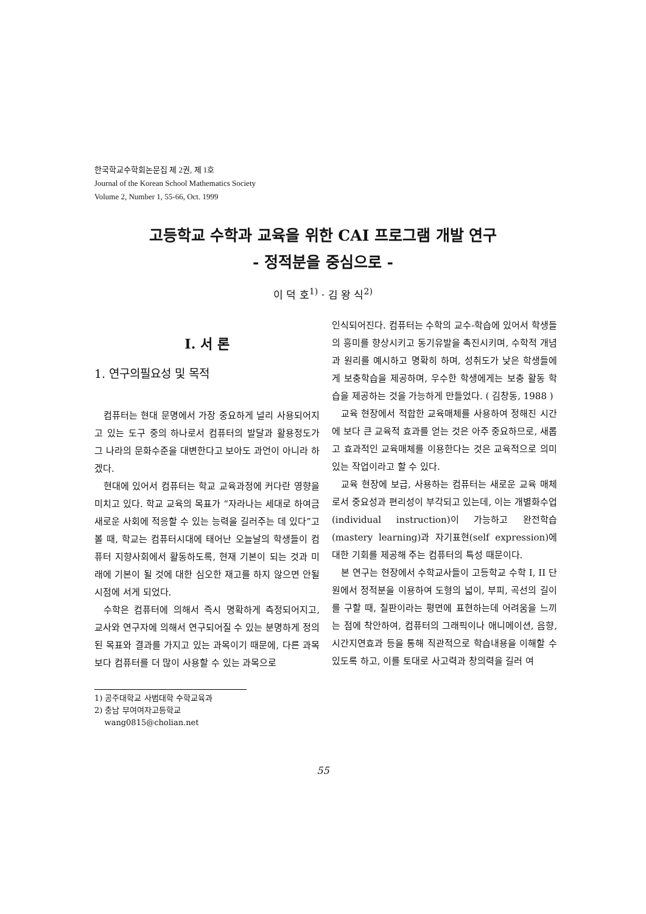한국학교수학회논문집 제 2권, 제 1호
Journal of the Korean School Mathematics Society
Volume 2, Number 1, 55-66, Oct. 1999
고등학교 수학과 교육을 위한 CAI 프로그램 개발 연구
- 정적분을 중심으로 -
이 덕 호<sup>1)</sup> · 김 왕 식<sup>2)</sup>
I. 서 론
1. 연구의필요성 및 목적
컴퓨터는 현대 문명에서 가장 중요하게 널리 사용되어지고 있는 도구 중의 하나로서 컴퓨터의 발달과 활용정도가 그 나라의 문화수준을 대변한다고 보아도 과언이 아니라 하겠다.
현대에 있어서 컴퓨터는 학교 교육과정에 커다란 영향을 미치고 있다. 학교 교육의 목표가 “자라나는 세대로 하여금 새로운 사회에 적응할 수 있는 능력을 길러주는 데 있다”고 볼 때, 학교는 컴퓨터시대에 태어난 오늘날의 학생들이 컴퓨터 지향사회에서 활동하도록, 현재 기본이 되는 것과 미래에 기본이 될 것에 대한 심오한 재고를 하지 않으면 안될 시점에 서게 되었다.
수학은 컴퓨터에 의해서 즉시 명확하게 측정되어지고, 교사와 연구자에 의해서 연구되어질 수 있는 분명하게 정의된 목표와 결과를 가지고 있는 과목이기 때문에, 다른 과목보다 컴퓨터를 더 많이 사용할 수 있는 과목으로
1) 공주대학교 사범대학 수학교육과
2) 충남 부여여자고등학교
wang0815@cholian.net
인식되어진다. 컴퓨터는 수학의 교수-학습에 있어서 학생들의 흥미를 향상시키고 동기유발을 촉진시키며, 수학적 개념과 원리를 예시하고 명확히 하며, 성취도가 낮은 학생들에게 보충학습을 제공하며, 우수한 학생에게는 보충 활동 학습을 제공하는 것을 가능하게 만들었다. ( 김창동, 1988 )
교육 현장에서 적합한 교육매체를 사용하여 정해진 시간에 보다 큰 교육적 효과를 얻는 것은 아주 중요하므로, 새롭고 효과적인 교육매체를 이용한다는 것은 교육적으로 의미 있는 작업이라고 할 수 있다.
교육 현장에 보급, 사용하는 컴퓨터는 새로운 교육 매체로서 중요성과 편리성이 부각되고 있는데, 이는 개별화수업(individual instruction)이 가능하고 완전학습(mastery learning)과 자기표현(self expression)에 대한 기회를 제공해 주는 컴퓨터의 특성 때문이다.
본 연구는 현장에서 수학교사들이 고등학교 수학 I, II 단원에서 정적분을 이용하여 도형의 넓이, 부피, 곡선의 길이를 구할 때, 칠판이라는 평면에 표현하는데 어려움을 느끼는 점에 착안하여, 컴퓨터의 그래픽이나 애니메이션, 음향, 시간지연효과 등을 통해 직관적으로 학습내용을 이해할 수 있도록 하고, 이를 토대로 사고력과 창의력을 길러 여
55